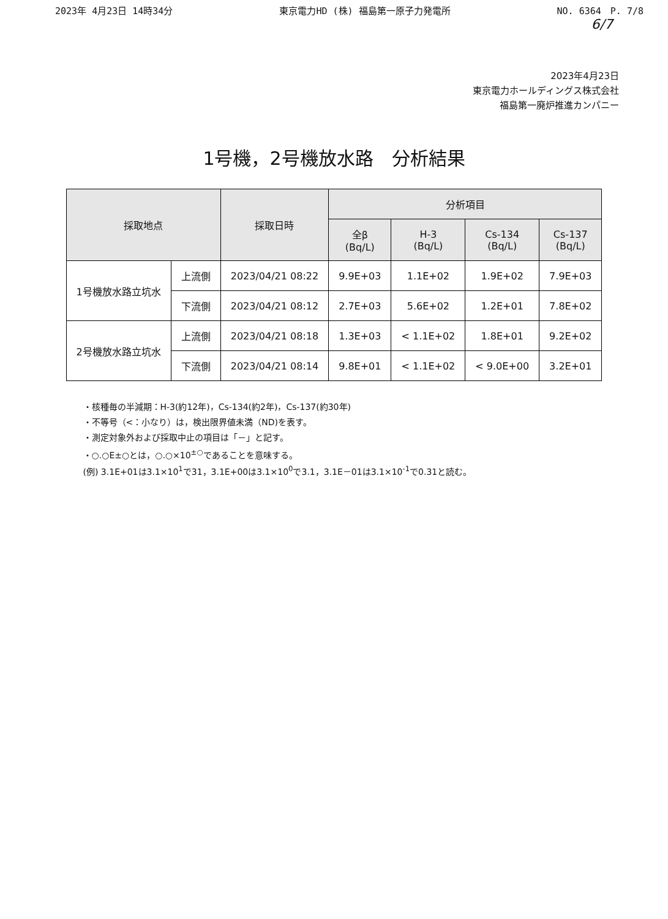2023年 4月23日 14時34分 東京電力HD (株) 福島第一原子力発電所 NO. 6364　P. 7/8
6/7
2023年4月23日
東京電力ホールディングス株式会社
福島第一廃炉推進カンパニー
1号機，2号機放水路　分析結果
| 採取地点 | | 採取日時 | 分析項目 | | | |
| --- | --- | --- | --- | --- | --- | --- |
| | | | 全β (Bq/L) | H-3 (Bq/L) | Cs-134 (Bq/L) | Cs-137 (Bq/L) |
| 1号機放水路立坑水 | 上流側 | 2023/04/21 08:22 | 9.9E+03 | 1.1E+02 | 1.9E+02 | 7.9E+03 |
| | 下流側 | 2023/04/21 08:12 | 2.7E+03 | 5.6E+02 | 1.2E+01 | 7.8E+02 |
| 2号機放水路立坑水 | 上流側 | 2023/04/21 08:18 | 1.3E+03 | < 1.1E+02 | 1.8E+01 | 9.2E+02 |
| | 下流側 | 2023/04/21 08:14 | 9.8E+01 | < 1.1E+02 | < 9.0E+00 | 3.2E+01 |
・核種毎の半減期：H-3(約12年)，Cs-134(約2年)，Cs-137(約30年)
・不等号（<：小なり）は，検出限界値未満（ND)を表す。
・測定対象外および採取中止の項目は「－」と記す。
・○.○E±○とは，○.○×10<sup>±○</sup>であることを意味する。
(例) 3.1E+01は3.1×10<sup>1</sup>で31，3.1E+00は3.1×10<sup>0</sup>で3.1，3.1E－01は3.1×10<sup>-1</sup>で0.31と読む。